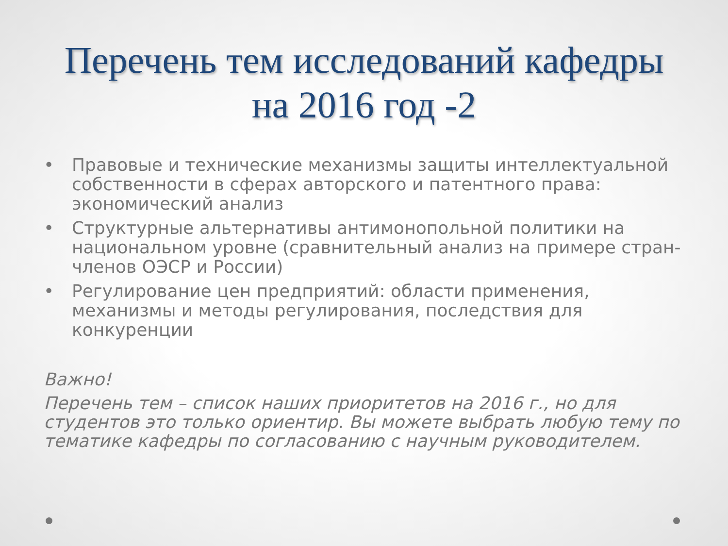Перечень тем исследований кафедры
на 2016 год -2
• Правовые и технические механизмы защиты интеллектуальной собственности в сферах авторского и патентного права: экономический анализ
• Структурные альтернативы антимонопольной политики на национальном уровне (сравнительный анализ на примере стран-членов ОЭСР и России)
• Регулирование цен предприятий: области применения, механизмы и методы регулирования, последствия для конкуренции
Важно!
Перечень тем – список наших приоритетов на 2016 г., но для студентов это только ориентир. Вы можете выбрать любую тему по тематике кафедры по согласованию с научным руководителем.